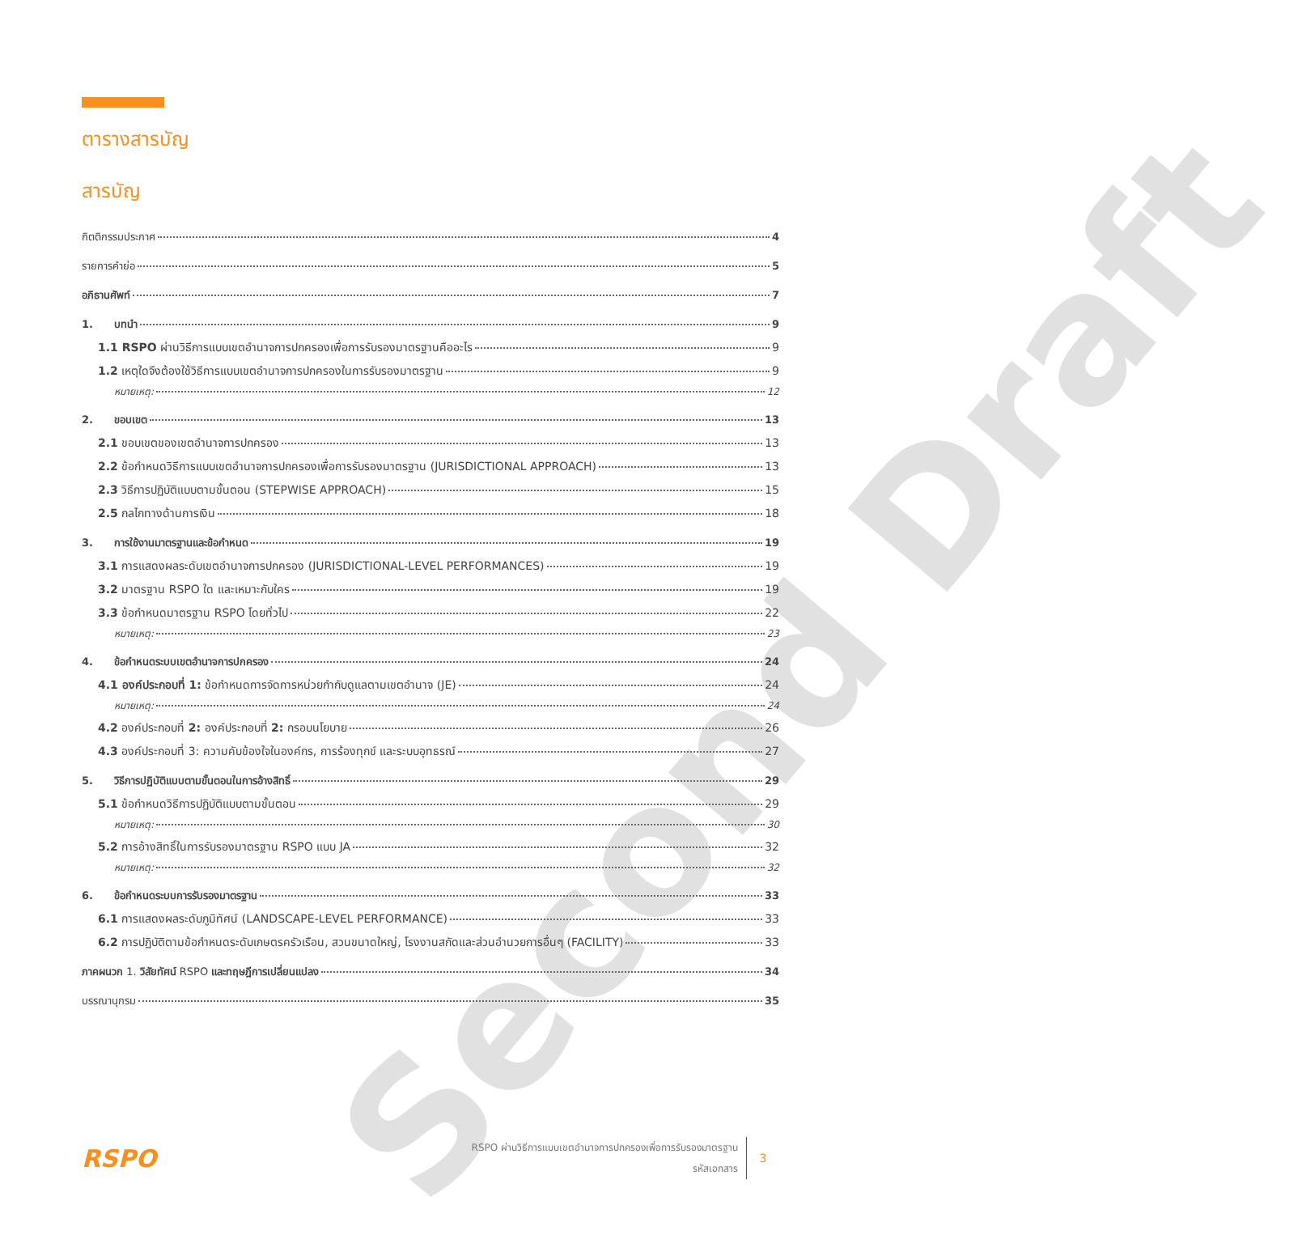Second Draft
ตารางสารบัญ
สารบัญ
กิตติกรรมประกาศ 4
รายการคำย่อ 5
อภิธานศัพท์ 7
1. บทนำ 9
1.1 RSPO ผ่านวิธีการแบบเขตอำนาจการปกครองเพื่อการรับรองมาตรฐานคืออะไร 9
1.2 เหตุใดจึงต้องใช้วิธีการแบบเขตอำนาจการปกครองในการรับรองมาตรฐาน 9
หมายเหตุ: 12
2. ขอบเขต 13
2.1 ขอบเขตของเขตอำนาจการปกครอง 13
2.2 ข้อกำหนดวิธีการแบบเขตอำนาจการปกครองเพื่อการรับรองมาตรฐาน (JURISDICTIONAL APPROACH) 13
2.3 วิธีการปฏิบัติแบบตามขั้นตอน (STEPWISE APPROACH) 15
2.5 กลไกทางด้านการเงิน 18
3. การใช้งานมาตรฐานและข้อกำหนด 19
3.1 การแสดงผลระดับเขตอำนาจการปกครอง (JURISDICTIONAL-LEVEL PERFORMANCES) 19
3.2 มาตรฐาน RSPO ใด และเหมาะกับใคร 19
3.3 ข้อกำหนดมาตรฐาน RSPO โดยทั่วไป 22
หมายเหตุ: 23
4. ข้อกำหนดระบบเขตอำนาจการปกครอง 24
4.1 องค์ประกอบที่ 1: ข้อกำหนดการจัดการหน่วยกำกับดูแลตามเขตอำนาจ (JE) 24
หมายเหตุ: 24
4.2 องค์ประกอบที่ 2: องค์ประกอบที่ 2: กรอบนโยบาย 26
4.3 องค์ประกอบที่ 3: ความคับข้องใจในองค์กร, การร้องทุกข์ และระบบอุทธรณ์ 27
5. วิธีการปฏิบัติแบบตามขั้นตอนในการอ้างสิทธิ์ 29
5.1 ข้อกำหนดวิธีการปฏิบัติแบบตามขั้นตอน 29
หมายเหตุ: 30
5.2 การอ้างสิทธิ์ในการรับรองมาตรฐาน RSPO แบบ JA 32
หมายเหตุ: 32
6. ข้อกำหนดระบบการรับรองมาตรฐาน 33
6.1 การแสดงผลระดับภูมิทัศน์ (LANDSCAPE-LEVEL PERFORMANCE) 33
6.2 การปฏิบัติตามข้อกำหนดระดับเกษตรครัวเรือน, สวนขนาดใหญ่, โรงงานสกัดและส่วนอำนวยการอื่นๆ (FACILITY) 33
ภาคผนวก 1. วิสัยทัศน์ RSPO และทฤษฎีการเปลี่ยนแปลง 34
บรรณานุกรม 35
RSPO
RSPO ผ่านวิธีการแบบเขตอำนาจการปกครองเพื่อการรับรองมาตรฐาน
รหัสเอกสาร
3